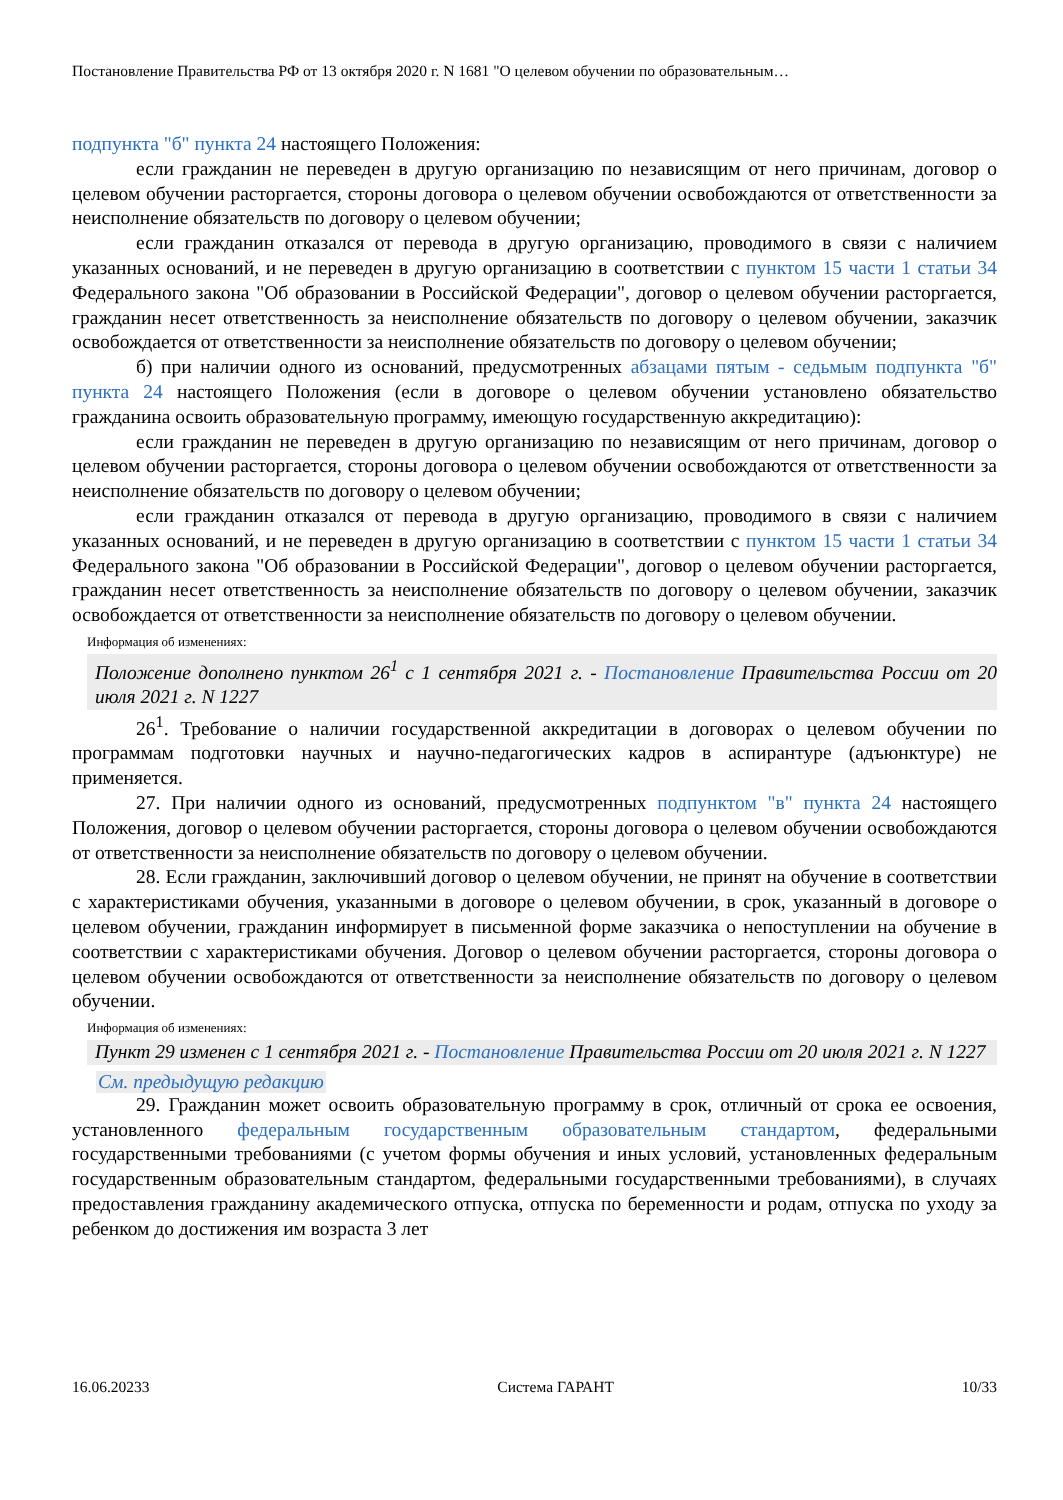Постановление Правительства РФ от 13 октября 2020 г. N 1681 "О целевом обучении по образовательным…
подпункта "б" пункта 24 настоящего Положения:
если гражданин не переведен в другую организацию по независящим от него причинам, договор о целевом обучении расторгается, стороны договора о целевом обучении освобождаются от ответственности за неисполнение обязательств по договору о целевом обучении;
если гражданин отказался от перевода в другую организацию, проводимого в связи с наличием указанных оснований, и не переведен в другую организацию в соответствии с пунктом 15 части 1 статьи 34 Федерального закона "Об образовании в Российской Федерации", договор о целевом обучении расторгается, гражданин несет ответственность за неисполнение обязательств по договору о целевом обучении, заказчик освобождается от ответственности за неисполнение обязательств по договору о целевом обучении;
б) при наличии одного из оснований, предусмотренных абзацами пятым - седьмым подпункта "б" пункта 24 настоящего Положения (если в договоре о целевом обучении установлено обязательство гражданина освоить образовательную программу, имеющую государственную аккредитацию):
если гражданин не переведен в другую организацию по независящим от него причинам, договор о целевом обучении расторгается, стороны договора о целевом обучении освобождаются от ответственности за неисполнение обязательств по договору о целевом обучении;
если гражданин отказался от перевода в другую организацию, проводимого в связи с наличием указанных оснований, и не переведен в другую организацию в соответствии с пунктом 15 части 1 статьи 34 Федерального закона "Об образовании в Российской Федерации", договор о целевом обучении расторгается, гражданин несет ответственность за неисполнение обязательств по договору о целевом обучении, заказчик освобождается от ответственности за неисполнение обязательств по договору о целевом обучении.
Информация об изменениях:
Положение дополнено пунктом 26<sup>1</sup> с 1 сентября 2021 г. - Постановление Правительства России от 20 июля 2021 г. N 1227
26<sup>1</sup>. Требование о наличии государственной аккредитации в договорах о целевом обучении по программам подготовки научных и научно-педагогических кадров в аспирантуре (адъюнктуре) не применяется.
27. При наличии одного из оснований, предусмотренных подпунктом "в" пункта 24 настоящего Положения, договор о целевом обучении расторгается, стороны договора о целевом обучении освобождаются от ответственности за неисполнение обязательств по договору о целевом обучении.
28. Если гражданин, заключивший договор о целевом обучении, не принят на обучение в соответствии с характеристиками обучения, указанными в договоре о целевом обучении, в срок, указанный в договоре о целевом обучении, гражданин информирует в письменной форме заказчика о непоступлении на обучение в соответствии с характеристиками обучения. Договор о целевом обучении расторгается, стороны договора о целевом обучении освобождаются от ответственности за неисполнение обязательств по договору о целевом обучении.
Информация об изменениях:
Пункт 29 изменен с 1 сентября 2021 г. - Постановление Правительства России от 20 июля 2021 г. N 1227
См. предыдущую редакцию
29. Гражданин может освоить образовательную программу в срок, отличный от срока ее освоения, установленного федеральным государственным образовательным стандартом, федеральными государственными требованиями (с учетом формы обучения и иных условий, установленных федеральным государственным образовательным стандартом, федеральными государственными требованиями), в случаях предоставления гражданину академического отпуска, отпуска по беременности и родам, отпуска по уходу за ребенком до достижения им возраста 3 лет
16.06.20233 Система ГАРАНТ 10/33